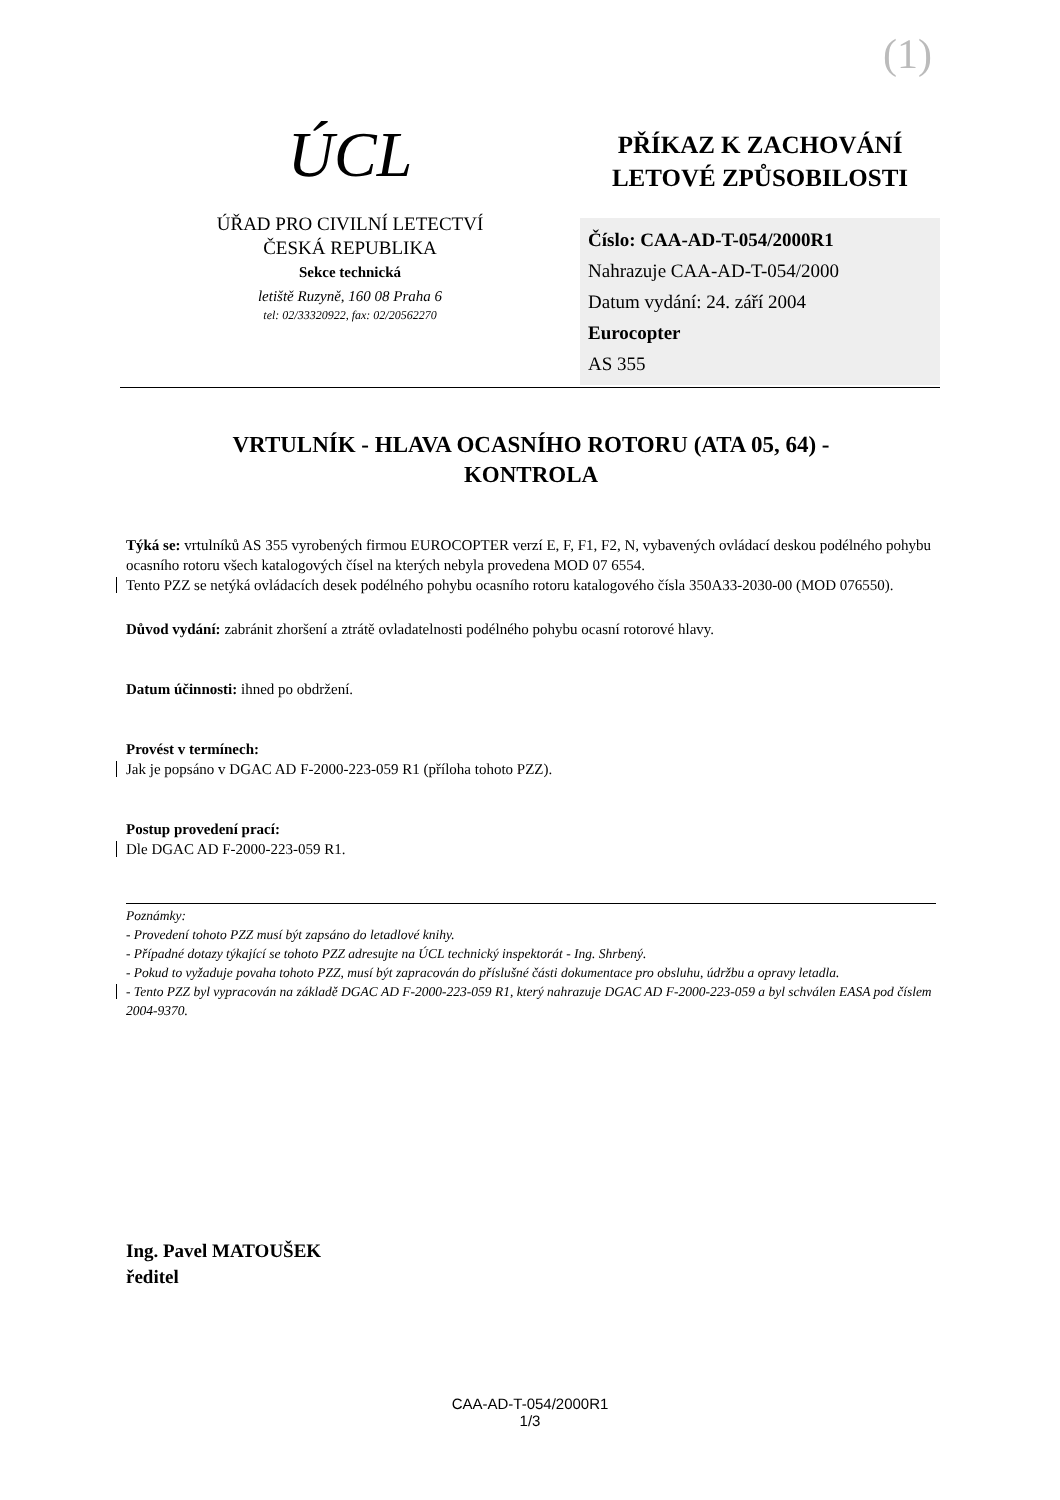(1)
ÚCL
ÚŘAD PRO CIVILNÍ LETECTVÍ
ČESKÁ REPUBLIKA
Sekce technická
letiště Ruzyně, 160 08 Praha 6
tel: 02/33320922, fax: 02/20562270
PŘÍKAZ K ZACHOVÁNÍ
LETOVÉ ZPŮSOBILOSTI
Číslo: CAA-AD-T-054/2000R1
Nahrazuje CAA-AD-T-054/2000
Datum vydání: 24. září 2004
Eurocopter
AS 355
VRTULNÍK - HLAVA OCASNÍHO ROTORU (ATA 05, 64) -
KONTROLA
Týká se: vrtulníků AS 355 vyrobených firmou EUROCOPTER verzí E, F, F1, F2, N, vybavených ovládací deskou podélného pohybu ocasního rotoru všech katalogových čísel na kterých nebyla provedena MOD 07 6554.
Tento PZZ se netýká ovládacích desek podélného pohybu ocasního rotoru katalogového čísla 350A33-2030-00 (MOD 076550).
Důvod vydání: zabránit zhoršení a ztrátě ovladatelnosti podélného pohybu ocasní rotorové hlavy.
Datum účinnosti: ihned po obdržení.
Provést v termínech:
Jak je popsáno v DGAC AD F-2000-223-059 R1 (příloha tohoto PZZ).
Postup provedení prací:
Dle DGAC AD F-2000-223-059 R1.
Poznámky:
- Provedení tohoto PZZ musí být zapsáno do letadlové knihy.
- Případné dotazy týkající se tohoto PZZ adresujte na ÚCL technický inspektorát - Ing. Shrbený.
- Pokud to vyžaduje povaha tohoto PZZ, musí být zapracován do příslušné části dokumentace pro obsluhu, údržbu a opravy letadla.
- Tento PZZ byl vypracován na základě DGAC AD F-2000-223-059 R1, který nahrazuje DGAC AD F-2000-223-059 a byl schválen EASA pod číslem 2004-9370.
Ing. Pavel MATOUŠEK
ředitel
CAA-AD-T-054/2000R1
1/3